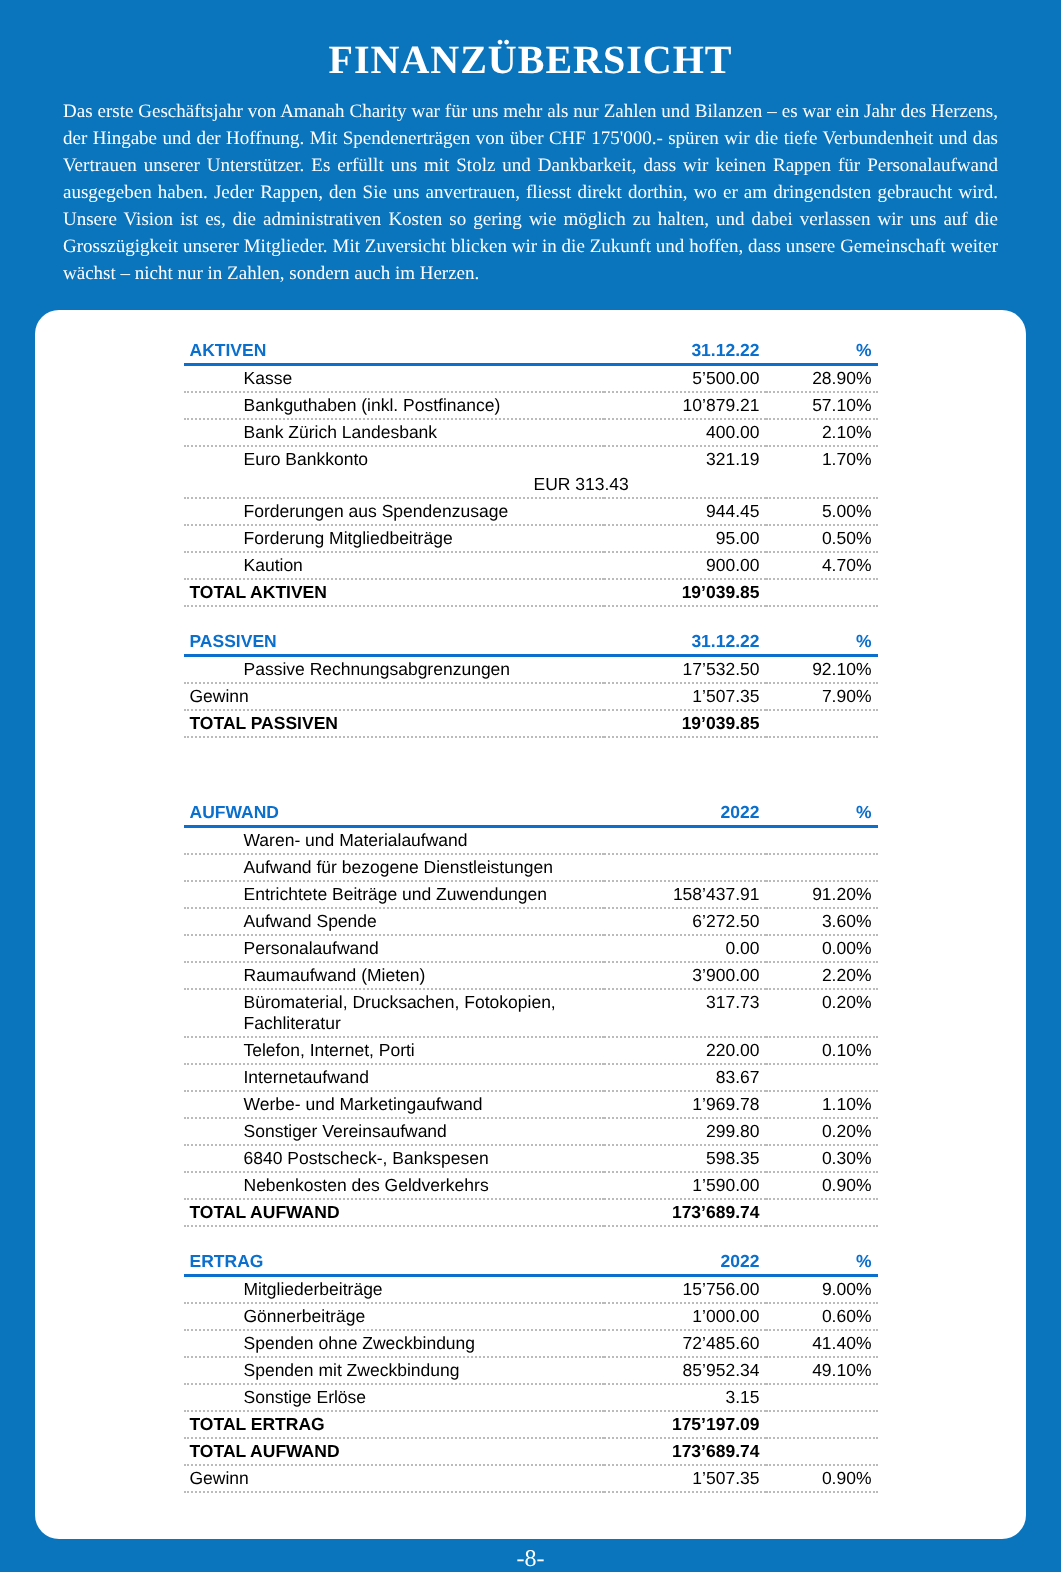FINANZÜBERSICHT
Das erste Geschäftsjahr von Amanah Charity war für uns mehr als nur Zahlen und Bilanzen – es war ein Jahr des Herzens, der Hingabe und der Hoffnung. Mit Spendenerträgen von über CHF 175'000.- spüren wir die tiefe Verbundenheit und das Vertrauen unserer Unterstützer. Es erfüllt uns mit Stolz und Dankbarkeit, dass wir keinen Rappen für Personalaufwand ausgegeben haben. Jeder Rappen, den Sie uns anvertrauen, fliesst direkt dorthin, wo er am dringendsten gebraucht wird. Unsere Vision ist es, die administrativen Kosten so gering wie möglich zu halten, und dabei verlassen wir uns auf die Grosszügigkeit unserer Mitglieder. Mit Zuversicht blicken wir in die Zukunft und hoffen, dass unsere Gemeinschaft weiter wächst – nicht nur in Zahlen, sondern auch im Herzen.
| AKTIVEN | 31.12.22 | % |
| --- | --- | --- |
| Kasse | 5’500.00 | 28.90% |
| Bankguthaben (inkl. Postfinance) | 10’879.21 | 57.10% |
| Bank Zürich Landesbank | 400.00 | 2.10% |
| Euro Bankkonto | 321.19 | 1.70% |
| EUR 313.43 | | |
| Forderungen aus Spendenzusage | 944.45 | 5.00% |
| Forderung Mitgliedbeiträge | 95.00 | 0.50% |
| Kaution | 900.00 | 4.70% |
| TOTAL AKTIVEN | 19’039.85 | |
| PASSIVEN | 31.12.22 | % |
| --- | --- | --- |
| Passive Rechnungsabgrenzungen | 17’532.50 | 92.10% |
| Gewinn | 1’507.35 | 7.90% |
| TOTAL PASSIVEN | 19’039.85 | |
| AUFWAND | 2022 | % |
| --- | --- | --- |
| Waren- und Materialaufwand | | |
| Aufwand für bezogene Dienstleistungen | | |
| Entrichtete Beiträge und Zuwendungen | 158’437.91 | 91.20% |
| Aufwand Spende | 6’272.50 | 3.60% |
| Personalaufwand | 0.00 | 0.00% |
| Raumaufwand (Mieten) | 3’900.00 | 2.20% |
| Büromaterial, Drucksachen, Fotokopien, Fachliteratur | 317.73 | 0.20% |
| Telefon, Internet, Porti | 220.00 | 0.10% |
| Internetaufwand | 83.67 | |
| Werbe- und Marketingaufwand | 1’969.78 | 1.10% |
| Sonstiger Vereinsaufwand | 299.80 | 0.20% |
| 6840 Postscheck-, Bankspesen | 598.35 | 0.30% |
| Nebenkosten des Geldverkehrs | 1’590.00 | 0.90% |
| TOTAL AUFWAND | 173’689.74 | |
| ERTRAG | 2022 | % |
| --- | --- | --- |
| Mitgliederbeiträge | 15’756.00 | 9.00% |
| Gönnerbeiträge | 1’000.00 | 0.60% |
| Spenden ohne Zweckbindung | 72’485.60 | 41.40% |
| Spenden mit Zweckbindung | 85’952.34 | 49.10% |
| Sonstige Erlöse | 3.15 | |
| TOTAL ERTRAG | 175’197.09 | |
| TOTAL AUFWAND | 173’689.74 | |
| Gewinn | 1’507.35 | 0.90% |
-8-